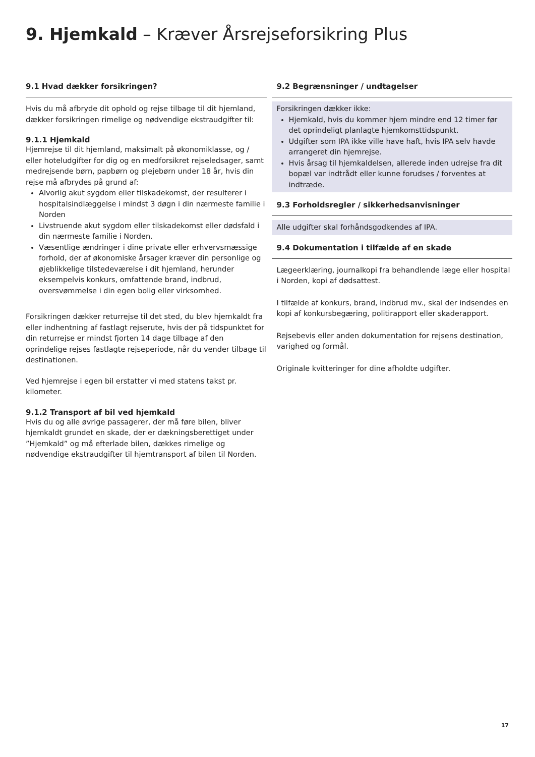9. Hjemkald – Kræver Årsrejseforsikring Plus
9.1 Hvad dækker forsikringen?
Hvis du må afbryde dit ophold og rejse tilbage til dit hjemland, dækker forsikringen rimelige og nødvendige ekstraudgifter til:
9.1.1 Hjemkald
Hjemrejse til dit hjemland, maksimalt på økonomiklasse, og / eller hoteludgifter for dig og en medforsikret rejseledsager, samt medrejsende børn, papbørn og plejebørn under 18 år, hvis din rejse må afbrydes på grund af:
Alvorlig akut sygdom eller tilskadekomst, der resulterer i hospitalsindlæggelse i mindst 3 døgn i din nærmeste familie i Norden
Livstruende akut sygdom eller tilskadekomst eller dødsfald i din nærmeste familie i Norden.
Væsentlige ændringer i dine private eller erhvervsmæssige forhold, der af økonomiske årsager kræver din personlige og øjeblikkelige tilstedeværelse i dit hjemland, herunder eksempelvis konkurs, omfattende brand, indbrud, oversvømmelse i din egen bolig eller virksomhed.
Forsikringen dækker returrejse til det sted, du blev hjemkaldt fra eller indhentning af fastlagt rejserute, hvis der på tidspunktet for din returrejse er mindst fjorten 14 dage tilbage af den oprindelige rejses fastlagte rejseperiode, når du vender tilbage til destinationen.
Ved hjemrejse i egen bil erstatter vi med statens takst pr. kilometer.
9.1.2 Transport af bil ved hjemkald
Hvis du og alle øvrige passagerer, der må føre bilen, bliver hjemkaldt grundet en skade, der er dækningsberettiget under ”Hjemkald” og må efterlade bilen, dækkes rimelige og nødvendige ekstraudgifter til hjemtransport af bilen til Norden.
9.2 Begrænsninger / undtagelser
Forsikringen dækker ikke:
Hjemkald, hvis du kommer hjem mindre end 12 timer før det oprindeligt planlagte hjemkomsttidspunkt.
Udgifter som IPA ikke ville have haft, hvis IPA selv havde arrangeret din hjemrejse.
Hvis årsag til hjemkaldelsen, allerede inden udrejse fra dit bopæl var indtrådt eller kunne forudses / forventes at indtræde.
9.3 Forholdsregler / sikkerhedsanvisninger
Alle udgifter skal forhåndsgodkendes af IPA.
9.4 Dokumentation i tilfælde af en skade
Lægeerklæring, journalkopi fra behandlende læge eller hospital i Norden, kopi af dødsattest.
I tilfælde af konkurs, brand, indbrud mv., skal der indsendes en kopi af konkursbegæring, politirapport eller skaderapport.
Rejsebevis eller anden dokumentation for rejsens destination, varighed og formål.
Originale kvitteringer for dine afholdte udgifter.
17